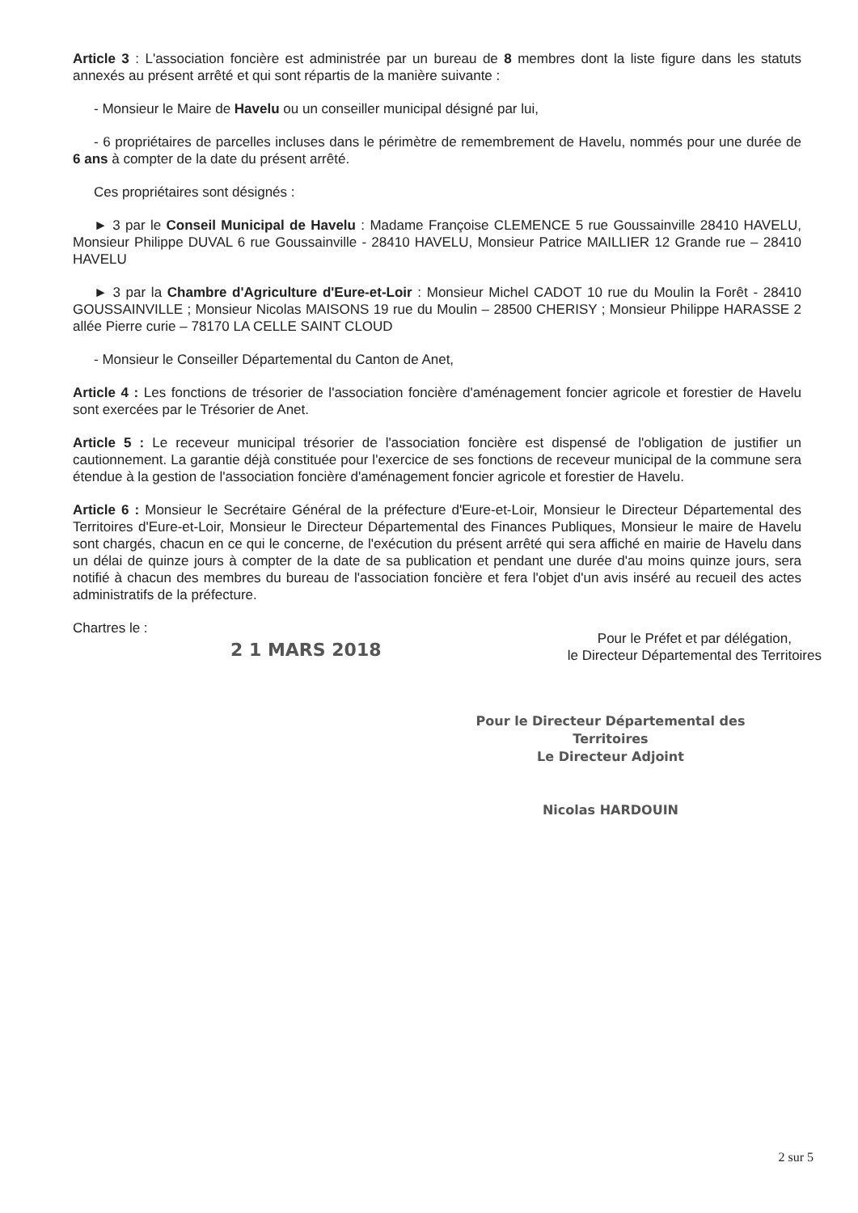Article 3 : L'association foncière est administrée par un bureau de 8 membres dont la liste figure dans les statuts annexés au présent arrêté et qui sont répartis de la manière suivante :
- Monsieur le Maire de Havelu ou un conseiller municipal désigné par lui,
- 6 propriétaires de parcelles incluses dans le périmètre de remembrement de Havelu, nommés pour une durée de 6 ans à compter de la date du présent arrêté.
Ces propriétaires sont désignés :
► 3 par le Conseil Municipal de Havelu : Madame Françoise CLEMENCE 5 rue Goussainville 28410 HAVELU, Monsieur Philippe DUVAL 6 rue Goussainville - 28410 HAVELU, Monsieur Patrice MAILLIER 12 Grande rue – 28410 HAVELU
► 3 par la Chambre d'Agriculture d'Eure-et-Loir : Monsieur Michel CADOT 10 rue du Moulin la Forêt - 28410 GOUSSAINVILLE ; Monsieur Nicolas MAISONS 19 rue du Moulin – 28500 CHERISY ; Monsieur Philippe HARASSE 2 allée Pierre curie – 78170 LA CELLE SAINT CLOUD
- Monsieur le Conseiller Départemental du Canton de Anet,
Article 4 : Les fonctions de trésorier de l'association foncière d'aménagement foncier agricole et forestier de Havelu sont exercées par le Trésorier de Anet.
Article 5 : Le receveur municipal trésorier de l'association foncière est dispensé de l'obligation de justifier un cautionnement. La garantie déjà constituée pour l'exercice de ses fonctions de receveur municipal de la commune sera étendue à la gestion de l'association foncière d'aménagement foncier agricole et forestier de Havelu.
Article 6 : Monsieur le Secrétaire Général de la préfecture d'Eure-et-Loir, Monsieur le Directeur Départemental des Territoires d'Eure-et-Loir, Monsieur le Directeur Départemental des Finances Publiques, Monsieur le maire de Havelu sont chargés, chacun en ce qui le concerne, de l'exécution du présent arrêté qui sera affiché en mairie de Havelu dans un délai de quinze jours à compter de la date de sa publication et pendant une durée d'au moins quinze jours, sera notifié à chacun des membres du bureau de l'association foncière et fera l'objet d'un avis inséré au recueil des actes administratifs de la préfecture.
Chartres le :
2 1 MARS 2018
Pour le Préfet et par délégation,
le Directeur Départemental des Territoires
Pour le Directeur Départemental des Territoires
Le Directeur Adjoint
Nicolas HARDOUIN
2 sur 5